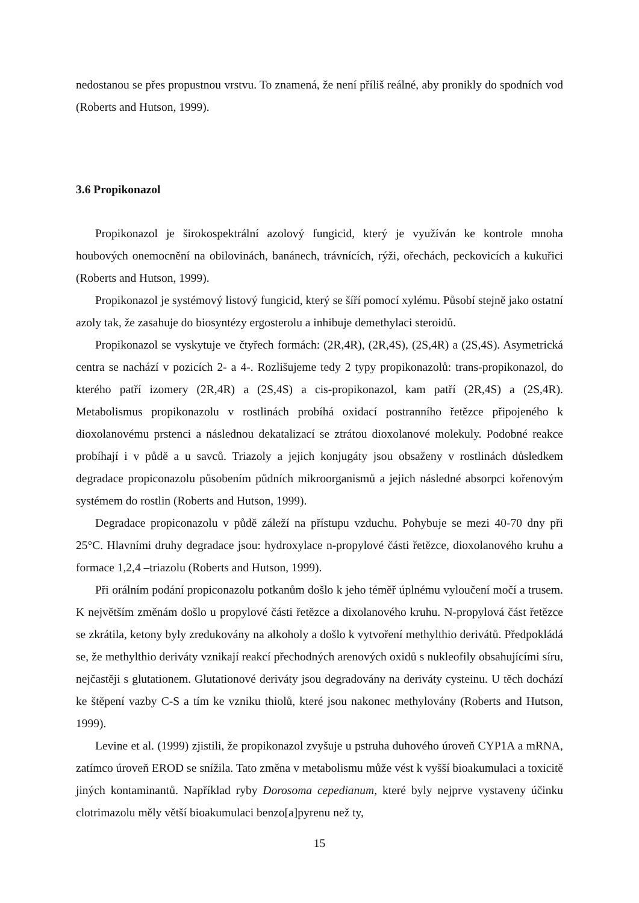nedostanou se přes propustnou vrstvu. To znamená, že není příliš reálné, aby pronikly do spodních vod (Roberts and Hutson, 1999).
3.6 Propikonazol
Propikonazol je širokospektrální azolový fungicid, který je využíván ke kontrole mnoha houbových onemocnění na obilovinách, banánech, trávnících, rýži, ořechách, peckovicích a kukuřici (Roberts and Hutson, 1999).
Propikonazol je systémový listový fungicid, který se šíří pomocí xylému. Působí stejně jako ostatní azoly tak, že zasahuje do biosyntézy ergosterolu a inhibuje demethylaci steroidů.
Propikonazol se vyskytuje ve čtyřech formách: (2R,4R), (2R,4S), (2S,4R) a (2S,4S). Asymetrická centra se nachází v pozicích 2- a 4-. Rozlišujeme tedy 2 typy propikonazolů: trans-propikonazol, do kterého patří izomery (2R,4R) a (2S,4S) a cis-propikonazol, kam patří (2R,4S) a (2S,4R). Metabolismus propikonazolu v rostlinách probíhá oxidací postranního řetězce připojeného k dioxolanovému prstenci a následnou dekatalizací se ztrátou dioxolanové molekuly. Podobné reakce probíhají i v půdě a u savců. Triazoly a jejich konjugáty jsou obsaženy v rostlinách důsledkem degradace propiconazolu působením půdních mikroorganismů a jejich následné absorpci kořenovým systémem do rostlin (Roberts and Hutson, 1999).
Degradace propiconazolu v půdě záleží na přístupu vzduchu. Pohybuje se mezi 40-70 dny při 25°C. Hlavními druhy degradace jsou: hydroxylace n-propylové části řetězce, dioxolanového kruhu a formace 1,2,4 –triazolu (Roberts and Hutson, 1999).
Při orálním podání propiconazolu potkanům došlo k jeho téměř úplnému vyloučení močí a trusem. K největším změnám došlo u propylové části řetězce a dixolanového kruhu. N-propylová část řetězce se zkrátila, ketony byly zredukovány na alkoholy a došlo k vytvoření methylthio derivátů. Předpokládá se, že methylthio deriváty vznikají reakcí přechodných arenových oxidů s nukleofily obsahujícími síru, nejčastěji s glutationem. Glutationové deriváty jsou degradovány na deriváty cysteinu. U těch dochází ke štěpení vazby C-S a tím ke vzniku thiolů, které jsou nakonec methylovány (Roberts and Hutson, 1999).
Levine et al. (1999) zjistili, že propikonazol zvyšuje u pstruha duhového úroveň CYP1A a mRNA, zatímco úroveň EROD se snížila. Tato změna v metabolismu může vést k vyšší bioakumulaci a toxicitě jiných kontaminantů. Například ryby Dorosoma cepedianum, které byly nejprve vystaveny účinku clotrimazolu měly větší bioakumulaci benzo[a]pyrenu než ty,
15